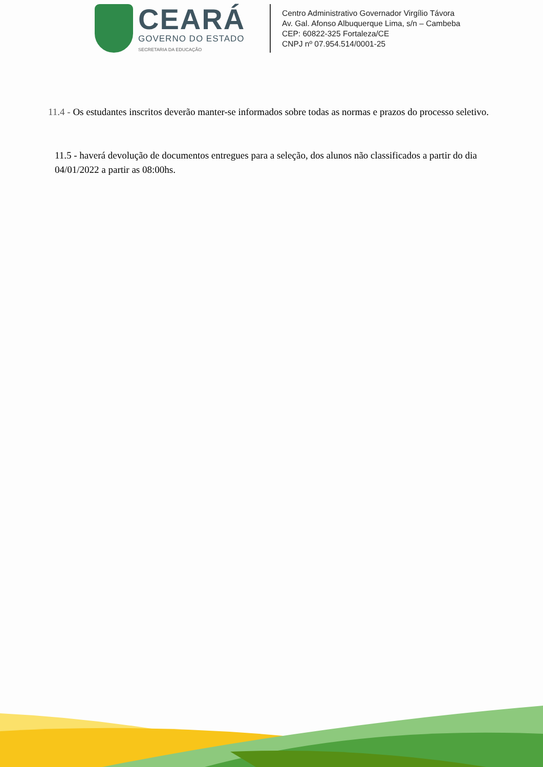CEARÁ
GOVERNO DO ESTADO
SECRETARIA DA EDUCAÇÃO
Centro Administrativo Governador Virgílio Távora
Av. Gal. Afonso Albuquerque Lima, s/n – Cambeba
CEP: 60822-325 Fortaleza/CE
CNPJ nº 07.954.514/0001-25
11.4 - Os estudantes inscritos deverão manter-se informados sobre todas as normas e prazos do processo seletivo.
11.5 - haverá devolução de documentos entregues para a seleção, dos alunos não classificados a partir do dia 04/01/2022 a partir as 08:00hs.